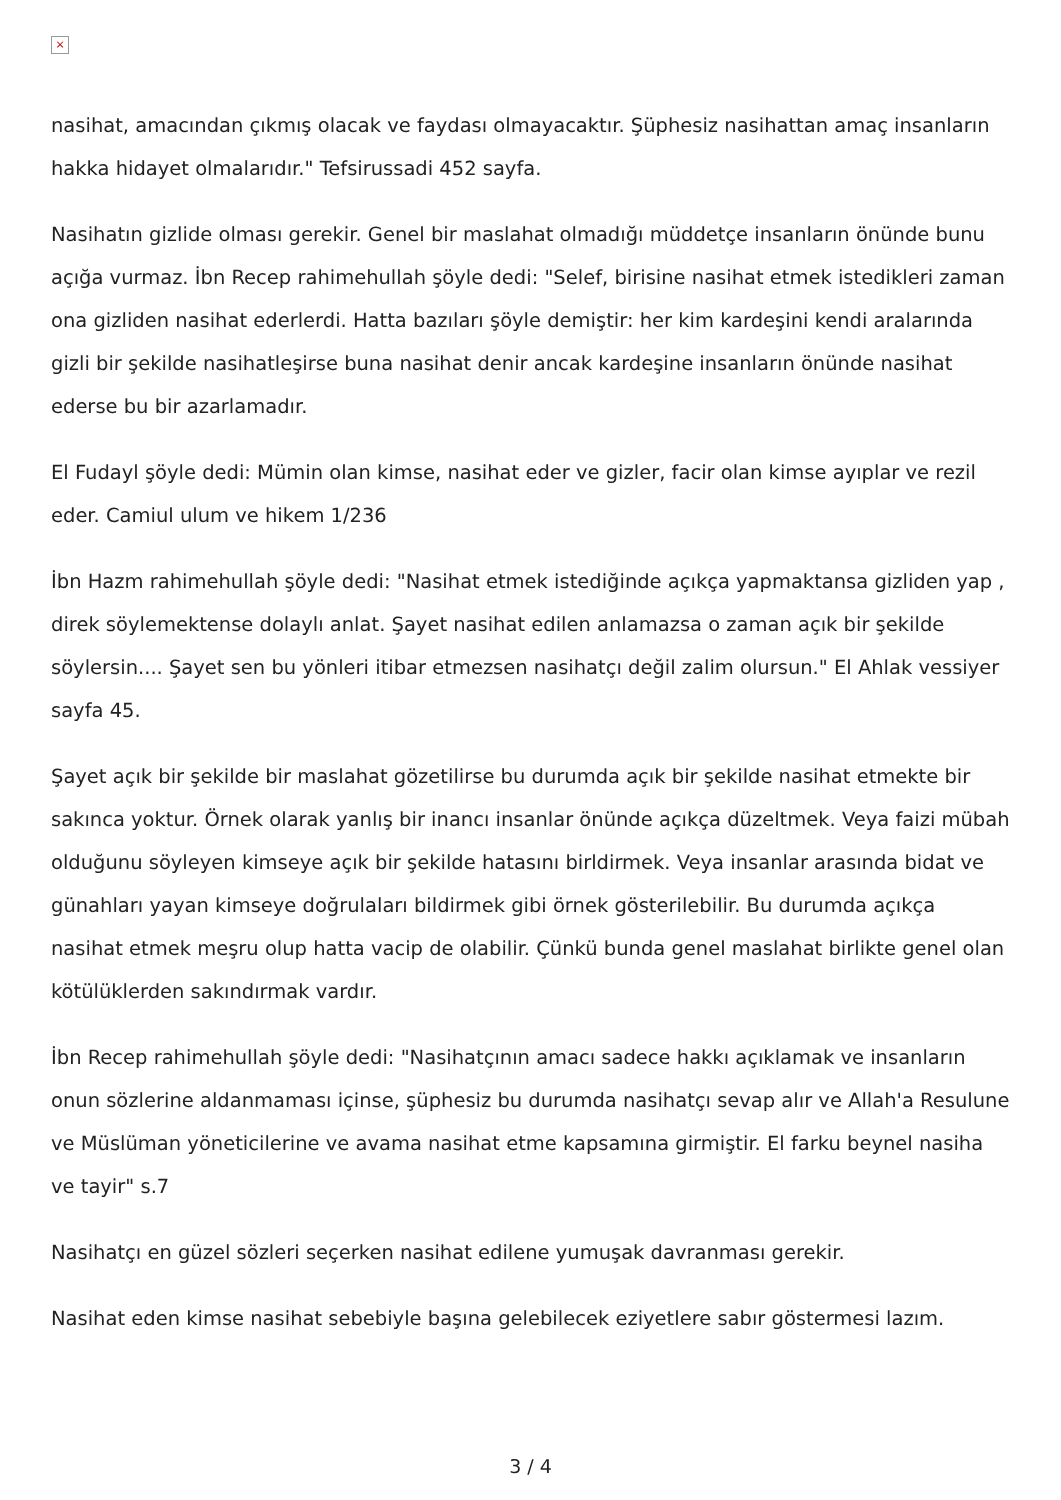×
nasihat, amacından çıkmış olacak ve faydası olmayacaktır. Şüphesiz nasihattan amaç insanların hakka hidayet olmalarıdır." Tefsirussadi 452 sayfa.
Nasihatın gizlide olması gerekir. Genel bir maslahat olmadığı müddetçe insanların önünde bunu açığa vurmaz. İbn Recep rahimehullah şöyle dedi: "Selef, birisine nasihat etmek istedikleri zaman ona gizliden nasihat ederlerdi. Hatta bazıları şöyle demiştir: her kim kardeşini kendi aralarında gizli bir şekilde nasihatleşirse buna nasihat denir ancak kardeşine insanların önünde nasihat ederse bu bir azarlamadır.
El Fudayl şöyle dedi: Mümin olan kimse, nasihat eder ve gizler, facir olan kimse ayıplar ve rezil eder. Camiul ulum ve hikem 1/236
İbn Hazm rahimehullah şöyle dedi: "Nasihat etmek istediğinde açıkça yapmaktansa gizliden yap , direk söylemektense dolaylı anlat. Şayet nasihat edilen anlamazsa o zaman açık bir şekilde söylersin.... Şayet sen bu yönleri itibar etmezsen nasihatçı değil zalim olursun." El Ahlak vessiyer sayfa 45.
Şayet açık bir şekilde bir maslahat gözetilirse bu durumda açık bir şekilde nasihat etmekte bir sakınca yoktur. Örnek olarak yanlış bir inancı insanlar önünde açıkça düzeltmek. Veya faizi mübah olduğunu söyleyen kimseye açık bir şekilde hatasını birldirmek. Veya insanlar arasında bidat ve günahları yayan kimseye doğrulaları bildirmek gibi örnek gösterilebilir. Bu durumda açıkça nasihat etmek meşru olup hatta vacip de olabilir. Çünkü bunda genel maslahat birlikte genel olan kötülüklerden sakındırmak vardır.
İbn Recep rahimehullah şöyle dedi: "Nasihatçının amacı sadece hakkı açıklamak ve insanların onun sözlerine aldanmaması içinse, şüphesiz bu durumda nasihatçı sevap alır ve Allah'a Resulune ve Müslüman yöneticilerine ve avama nasihat etme kapsamına girmiştir. El farku beynel nasiha ve tayir" s.7
Nasihatçı en güzel sözleri seçerken nasihat edilene yumuşak davranması gerekir.
Nasihat eden kimse nasihat sebebiyle başına gelebilecek eziyetlere sabır göstermesi lazım.
3 / 4